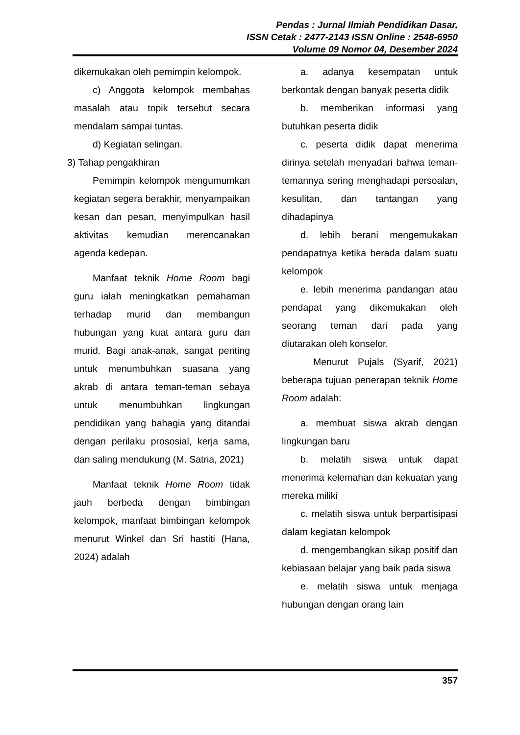Pendas : Jurnal Ilmiah Pendidikan Dasar,
ISSN Cetak : 2477-2143 ISSN Online : 2548-6950
Volume 09 Nomor 04, Desember 2024
dikemukakan oleh pemimpin kelompok.
c) Anggota kelompok membahas masalah atau topik tersebut secara mendalam sampai tuntas.
d) Kegiatan selingan.
3) Tahap pengakhiran
Pemimpin kelompok mengumumkan kegiatan segera berakhir, menyampaikan kesan dan pesan, menyimpulkan hasil aktivitas kemudian merencanakan agenda kedepan.
Manfaat teknik Home Room bagi guru ialah meningkatkan pemahaman terhadap murid dan membangun hubungan yang kuat antara guru dan murid. Bagi anak-anak, sangat penting untuk menumbuhkan suasana yang akrab di antara teman-teman sebaya untuk menumbuhkan lingkungan pendidikan yang bahagia yang ditandai dengan perilaku prososial, kerja sama, dan saling mendukung (M. Satria, 2021)
Manfaat teknik Home Room tidak jauh berbeda dengan bimbingan kelompok, manfaat bimbingan kelompok menurut Winkel dan Sri hastiti (Hana, 2024) adalah
a. adanya kesempatan untuk berkontak dengan banyak peserta didik
b. memberikan informasi yang butuhkan peserta didik
c. peserta didik dapat menerima dirinya setelah menyadari bahwa teman-temannya sering menghadapi persoalan, kesulitan, dan tantangan yang dihadapinya
d. lebih berani mengemukakan pendapatnya ketika berada dalam suatu kelompok
e. lebih menerima pandangan atau pendapat yang dikemukakan oleh seorang teman dari pada yang diutarakan oleh konselor.
Menurut Pujals (Syarif, 2021) beberapa tujuan penerapan teknik Home Room adalah:
a. membuat siswa akrab dengan lingkungan baru
b. melatih siswa untuk dapat menerima kelemahan dan kekuatan yang mereka miliki
c. melatih siswa untuk berpartisipasi dalam kegiatan kelompok
d. mengembangkan sikap positif dan kebiasaan belajar yang baik pada siswa
e. melatih siswa untuk menjaga hubungan dengan orang lain
357